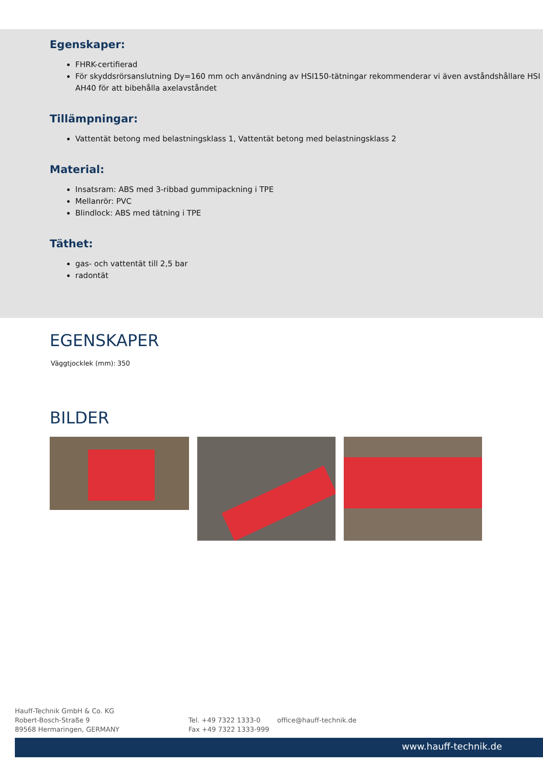Egenskaper:
FHRK-certifierad
För skyddsrörsanslutning Dy=160 mm och användning av HSI150-tätningar rekommenderar vi även avståndshållare HSI AH40 för att bibehålla axelavståndet
Tillämpningar:
Vattentät betong med belastningsklass 1, Vattentät betong med belastningsklass 2
Material:
Insatsram: ABS med 3-ribbad gummipackning i TPE
Mellanrör: PVC
Blindlock: ABS med tätning i TPE
Täthet:
gas- och vattentät till 2,5 bar
radontät
EGENSKAPER
| Väggtjocklek (mm): | 350 |
BILDER
Hauff-Technik GmbH & Co. KG
Robert-Bosch-Straße 9
89568 Hermaringen, GERMANY
Tel. +49 7322 1333-0
Fax +49 7322 1333-999
office@hauff-technik.de
www.hauff-technik.de